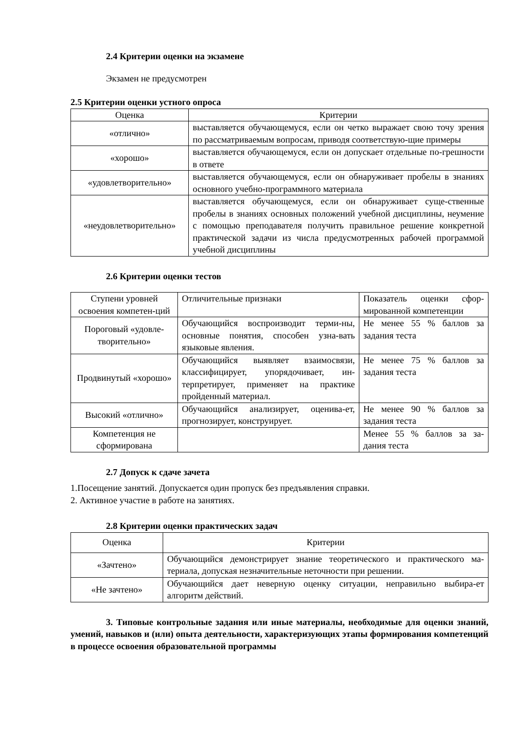2.4 Критерии оценки на экзамене
Экзамен не предусмотрен
2.5 Критерии оценки устного опроса
| Оценка | Критерии |
| --- | --- |
| «отлично» | выставляется обучающемуся, если он четко выражает свою точу зрения по рассматриваемым вопросам, приводя соответствую-щие примеры |
| «хорошо» | выставляется обучающемуся, если он допускает отдельные по-грешности в ответе |
| «удовлетворительно» | выставляется обучающемуся, если он обнаруживает пробелы в знаниях основного учебно-программного материала |
| «неудовлетворительно» | выставляется обучающемуся, если он обнаруживает суще-ственные пробелы в знаниях основных положений учебной дисциплины, неумение с помощью преподавателя получить правильное решение конкретной практической задачи из числа предусмотренных рабочей программой учебной дисциплины |
2.6 Критерии оценки тестов
| Ступени уровней освоения компетен-ций | Отличительные признаки | Показатель оценки сфор-мированной компетенции |
| Пороговый «удовле-творительно» | Обучающийся воспроизводит терми-ны, основные понятия, способен узна-вать языковые явления. | Не менее 55 % баллов за задания теста |
| Продвинутый «хорошо» | Обучающийся выявляет взаимосвязи, классифицирует, упорядочивает, ин-терпретирует, применяет на практике пройденный материал. | Не менее 75 % баллов за задания теста |
| Высокий «отлично» | Обучающийся анализирует, оценива-ет, прогнозирует, конструирует. | Не менее 90 % баллов за задания теста |
| Компетенция не сформирована | | Менее 55 % баллов за за-дания теста |
2.7 Допуск к сдаче зачета
1.Посещение занятий. Допускается один пропуск без предъявления справки.
2. Активное участие в работе на занятиях.
2.8 Критерии оценки практических задач
| Оценка | Критерии |
| «Зачтено» | Обучающийся демонстрирует знание теоретического и практического ма-териала, допуская незначительные неточности при решении. |
| «Не зачтено» | Обучающийся дает неверную оценку ситуации, неправильно выбира-ет алгоритм действий. |
3. Типовые контрольные задания или иные материалы, необходимые для оценки знаний, умений, навыков и (или) опыта деятельности, характеризующих этапы формирования компетенций в процессе освоения образовательной программы